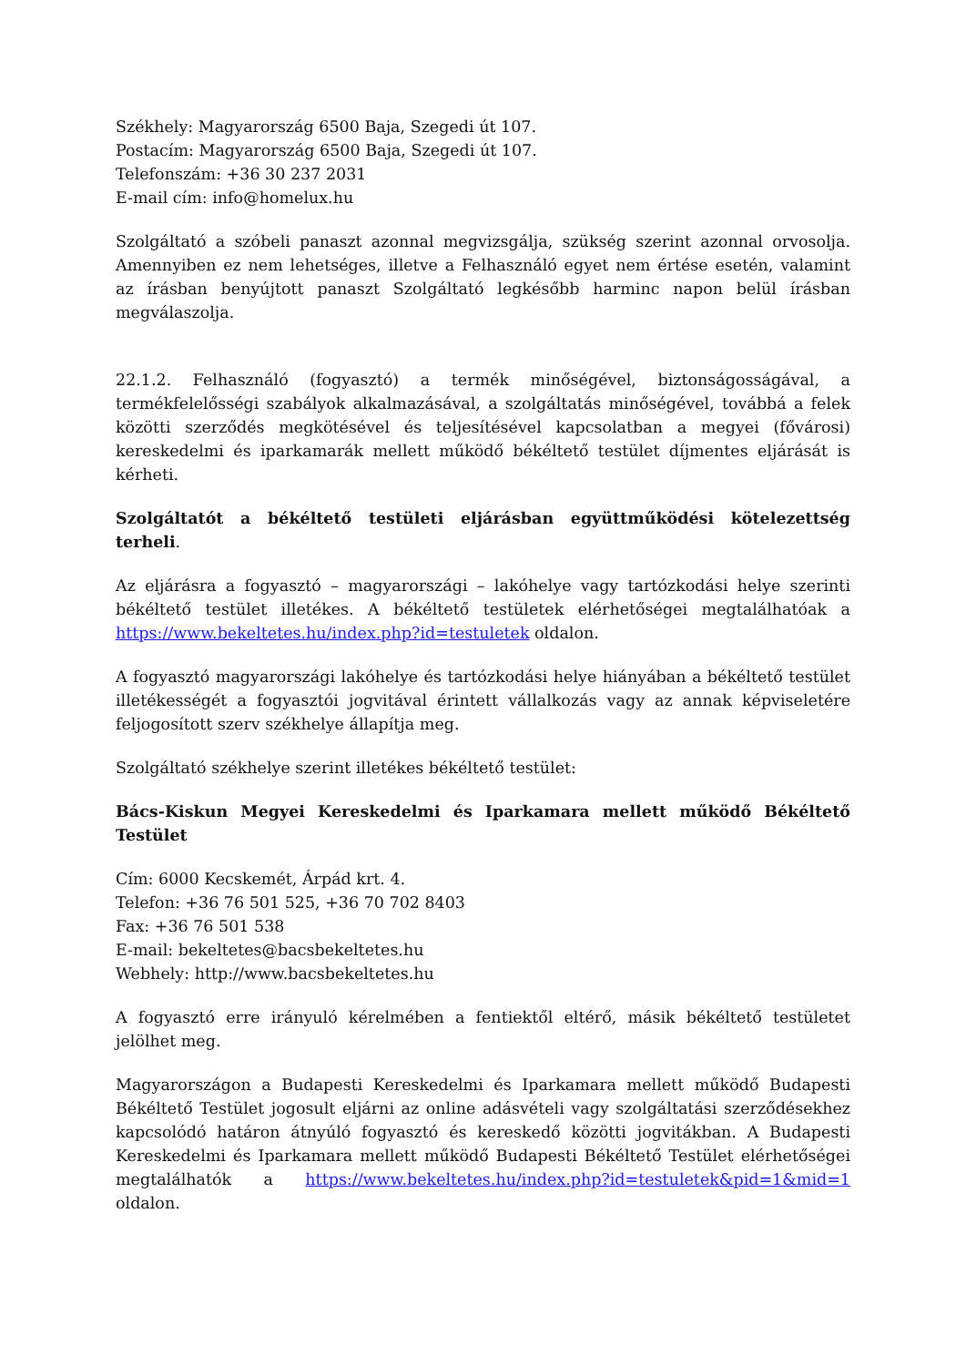Székhely: Magyarország 6500 Baja, Szegedi út 107.
Postacím: Magyarország 6500 Baja, Szegedi út 107.
Telefonszám: +36 30 237 2031
E-mail cím: info@homelux.hu
Szolgáltató a szóbeli panaszt azonnal megvizsgálja, szükség szerint azonnal orvosolja. Amennyiben ez nem lehetséges, illetve a Felhasználó egyet nem értése esetén, valamint az írásban benyújtott panaszt Szolgáltató legkésőbb harminc napon belül írásban megválaszolja.
22.1.2. Felhasználó (fogyasztó) a termék minőségével, biztonságosságával, a termékfelelősségi szabályok alkalmazásával, a szolgáltatás minőségével, továbbá a felek közötti szerződés megkötésével és teljesítésével kapcsolatban a megyei (fővárosi) kereskedelmi és iparkamarák mellett működő békéltető testület díjmentes eljárását is kérheti.
Szolgáltatót a békéltető testületi eljárásban együttműködési kötelezettség terheli.
Az eljárásra a fogyasztó – magyarországi – lakóhelye vagy tartózkodási helye szerinti békéltető testület illetékes. A békéltető testületek elérhetőségei megtalálhatóak a https://www.bekeltetes.hu/index.php?id=testuletek oldalon.
A fogyasztó magyarországi lakóhelye és tartózkodási helye hiányában a békéltető testület illetékességét a fogyasztói jogvitával érintett vállalkozás vagy az annak képviseletére feljogosított szerv székhelye állapítja meg.
Szolgáltató székhelye szerint illetékes békéltető testület:
Bács-Kiskun Megyei Kereskedelmi és Iparkamara mellett működő Békéltető Testület
Cím: 6000 Kecskemét, Árpád krt. 4.
Telefon: +36 76 501 525, +36 70 702 8403
Fax: +36 76 501 538
E-mail: bekeltetes@bacsbekeltetes.hu
Webhely: http://www.bacsbekeltetes.hu
A fogyasztó erre irányuló kérelmében a fentiektől eltérő, másik békéltető testületet jelölhet meg.
Magyarországon a Budapesti Kereskedelmi és Iparkamara mellett működő Budapesti Békéltető Testület jogosult eljárni az online adásvételi vagy szolgáltatási szerződésekhez kapcsolódó határon átnyúló fogyasztó és kereskedő közötti jogvitákban. A Budapesti Kereskedelmi és Iparkamara mellett működő Budapesti Békéltető Testület elérhetőségei megtalálhatók a https://www.bekeltetes.hu/index.php?id=testuletek&pid=1&mid=1 oldalon.